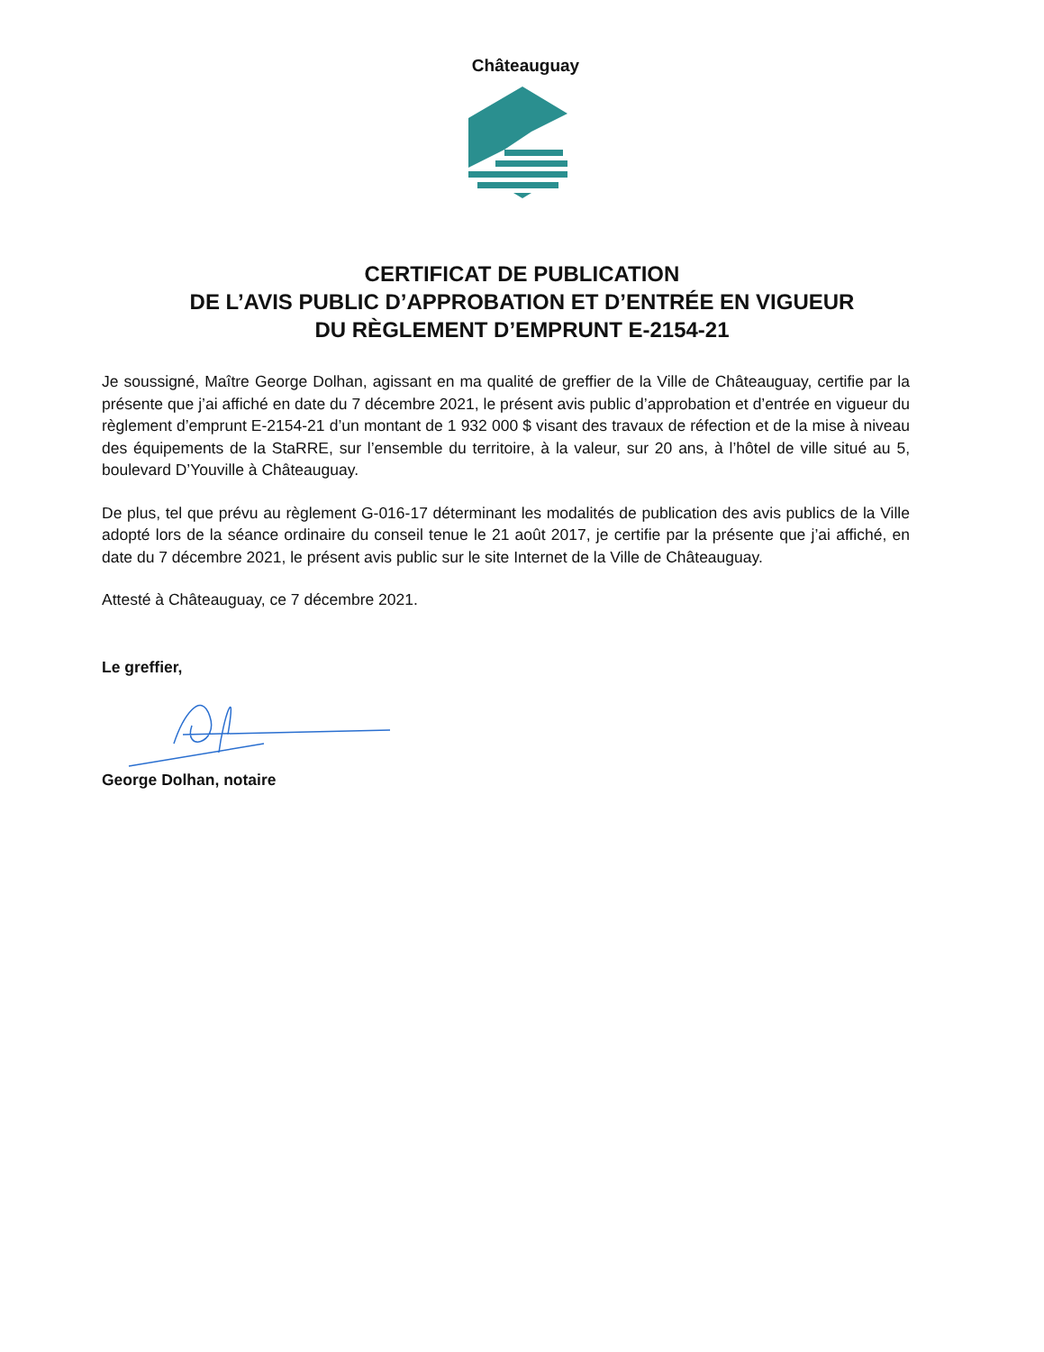Châteauguay
CERTIFICAT DE PUBLICATION
DE L’AVIS PUBLIC D’APPROBATION ET D’ENTRÉE EN VIGUEUR
DU RÈGLEMENT D’EMPRUNT E-2154-21
Je soussigné, Maître George Dolhan, agissant en ma qualité de greffier de la Ville de Châteauguay, certifie par la présente que j’ai affiché en date du 7 décembre 2021, le présent avis public d’approbation et d’entrée en vigueur du règlement d’emprunt E-2154-21 d’un montant de 1 932 000 $ visant des travaux de réfection et de la mise à niveau des équipements de la StaRRE, sur l’ensemble du territoire, à la valeur, sur 20 ans, à l’hôtel de ville situé au 5, boulevard D’Youville à Châteauguay.
De plus, tel que prévu au règlement G-016-17 déterminant les modalités de publication des avis publics de la Ville adopté lors de la séance ordinaire du conseil tenue le 21 août 2017, je certifie par la présente que j’ai affiché, en date du 7 décembre 2021, le présent avis public sur le site Internet de la Ville de Châteauguay.
Attesté à Châteauguay, ce 7 décembre 2021.
Le greffier,
George Dolhan, notaire